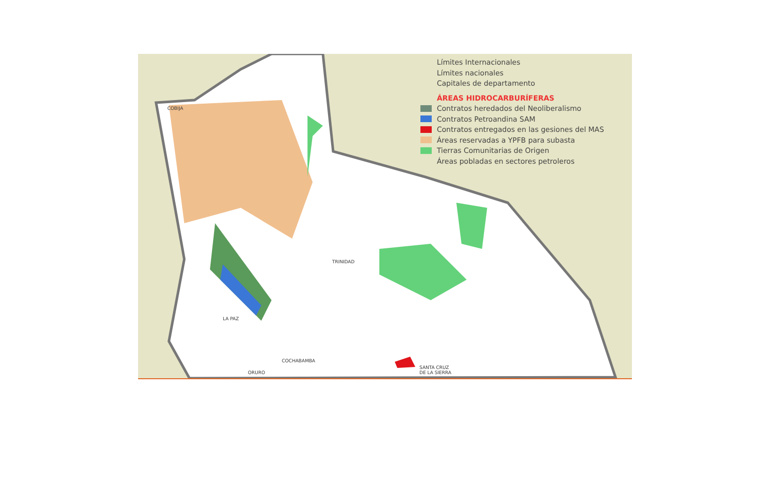Límites Internacionales
Límites nacionales
Capitales de departamento
ÁREAS HIDROCARBURÍFERAS
Contratos heredados del Neoliberalismo
Contratos Petroandina SAM
Contratos entregados en las gesiones del MAS
Áreas reservadas a YPFB para subasta
Tierras Comunitarias de Origen
Áreas pobladas en sectores petroleros
COBIJA
TRINIDAD
LA PAZ
COCHABAMBA
ORURO
SANTA CRUZ
DE LA SIERRA